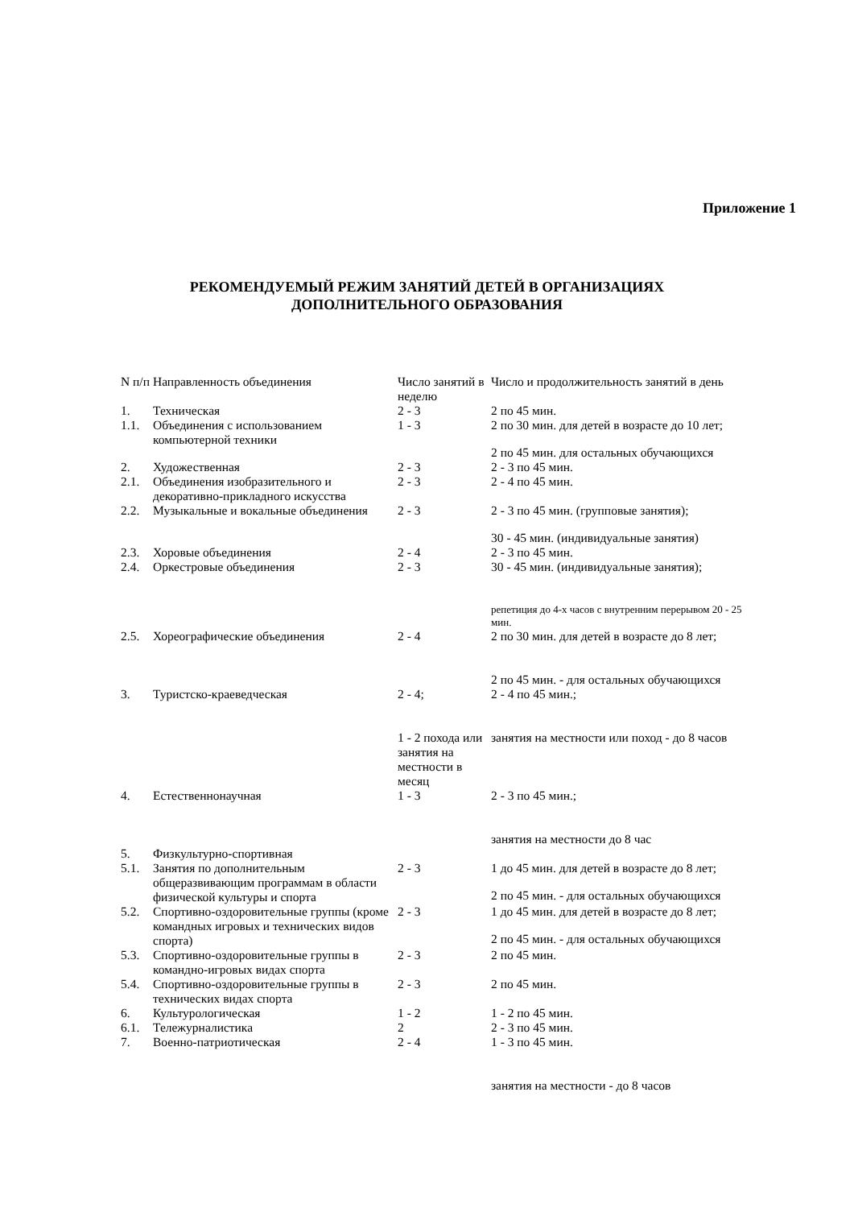Приложение 1
РЕКОМЕНДУЕМЫЙ РЕЖИМ ЗАНЯТИЙ ДЕТЕЙ В ОРГАНИЗАЦИЯХ
ДОПОЛНИТЕЛЬНОГО ОБРАЗОВАНИЯ
| N п/п | Направленность объединения | Число занятий в неделю | Число и продолжительность занятий в день |
| 1. | Техническая | 2 - 3 | 2 по 45 мин. |
| 1.1. | Объединения с использованием компьютерной техники | 1 - 3 | 2 по 30 мин. для детей в возрасте до 10 лет; 2 по 45 мин. для остальных обучающихся |
| 2. | Художественная | 2 - 3 | 2 - 3 по 45 мин. |
| 2.1. | Объединения изобразительного и декоративно-прикладного искусства | 2 - 3 | 2 - 4 по 45 мин. |
| 2.2. | Музыкальные и вокальные объединения | 2 - 3 | 2 - 3 по 45 мин. (групповые занятия); 30 - 45 мин. (индивидуальные занятия) |
| 2.3. | Хоровые объединения | 2 - 4 | 2 - 3 по 45 мин. |
| 2.4. | Оркестровые объединения | 2 - 3 | 30 - 45 мин. (индивидуальные занятия); репетиция до 4-х часов с внутренним перерывом 20 - 25 мин. |
| 2.5. | Хореографические объединения | 2 - 4 | 2 по 30 мин. для детей в возрасте до 8 лет; 2 по 45 мин. - для остальных обучающихся |
| 3. | Туристско-краеведческая | 2 - 4; 1 - 2 похода или занятия на местности в месяц | 2 - 4 по 45 мин.; занятия на местности или поход - до 8 часов |
| 4. | Естественнонаучная | 1 - 3 | 2 - 3 по 45 мин.; занятия на местности до 8 час |
| 5. | Физкультурно-спортивная | | |
| 5.1. | Занятия по дополнительным общеразвивающим программам в области физической культуры и спорта | 2 - 3 | 1 до 45 мин. для детей в возрасте до 8 лет; 2 по 45 мин. - для остальных обучающихся |
| 5.2. | Спортивно-оздоровительные группы (кроме командных игровых и технических видов спорта) | 2 - 3 | 1 до 45 мин. для детей в возрасте до 8 лет; 2 по 45 мин. - для остальных обучающихся |
| 5.3. | Спортивно-оздоровительные группы в командно-игровых видах спорта | 2 - 3 | 2 по 45 мин. |
| 5.4. | Спортивно-оздоровительные группы в технических видах спорта | 2 - 3 | 2 по 45 мин. |
| 6. | Культурологическая | 1 - 2 | 1 - 2 по 45 мин. |
| 6.1. | Тележурналистика | 2 | 2 - 3 по 45 мин. |
| 7. | Военно-патриотическая | 2 - 4 | 1 - 3 по 45 мин. занятия на местности - до 8 часов |